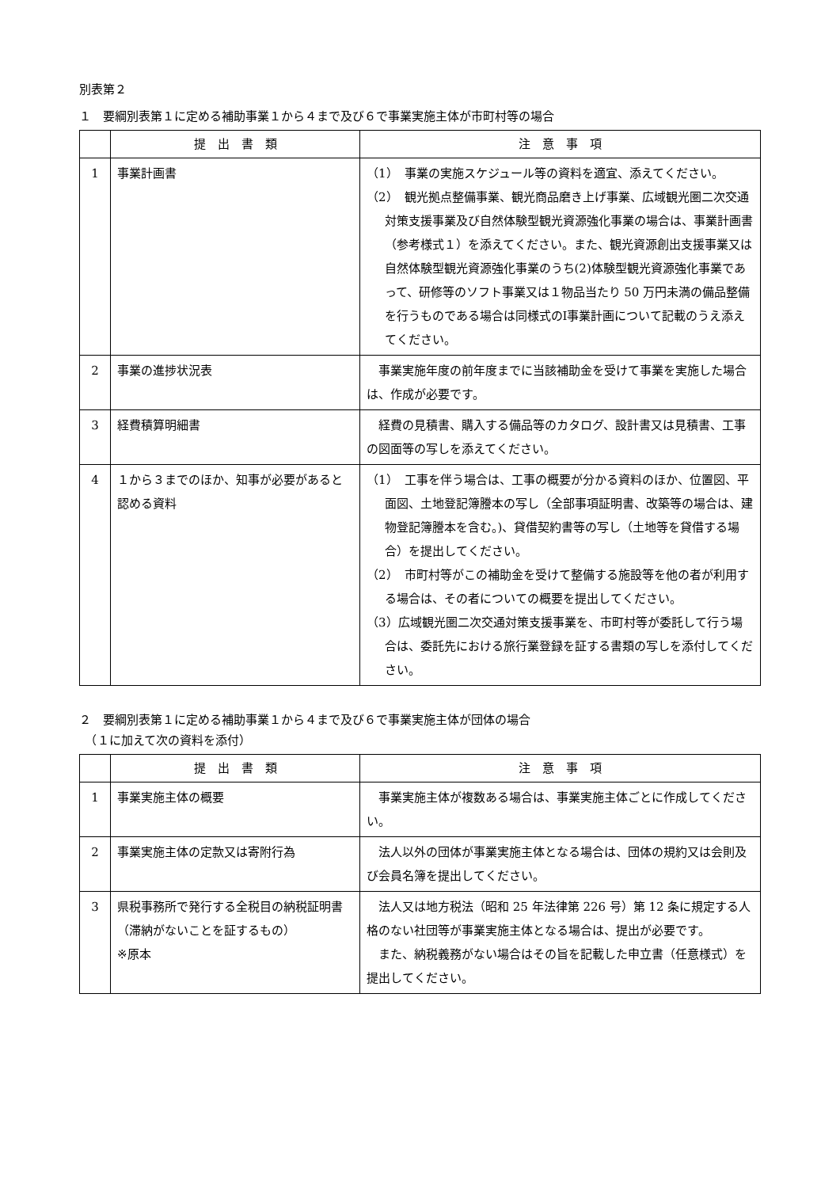別表第２
１　要綱別表第１に定める補助事業１から４まで及び６で事業実施主体が市町村等の場合
| | 提 出 書 類 | 注 意 事 項 |
| --- | --- | --- |
| 1 | 事業計画書 | （1） 事業の実施スケジュール等の資料を適宜、添えてください。 （2） 観光拠点整備事業、観光商品磨き上げ事業、広域観光圏二次交通対策支援事業及び自然体験型観光資源強化事業の場合は、事業計画書（参考様式１）を添えてください。また、観光資源創出支援事業又は自然体験型観光資源強化事業のうち(2)体験型観光資源強化事業であって、研修等のソフト事業又は１物品当たり 50 万円未満の備品整備を行うものである場合は同様式のⅠ事業計画について記載のうえ添えてください。 |
| 2 | 事業の進捗状況表 | 事業実施年度の前年度までに当該補助金を受けて事業を実施した場合は、作成が必要です。 |
| 3 | 経費積算明細書 | 経費の見積書、購入する備品等のカタログ、設計書又は見積書、工事の図面等の写しを添えてください。 |
| 4 | １から３までのほか、知事が必要があると認める資料 | （1） 工事を伴う場合は、工事の概要が分かる資料のほか、位置図、平面図、土地登記簿謄本の写し（全部事項証明書、改築等の場合は、建物登記簿謄本を含む。)、貸借契約書等の写し（土地等を貸借する場合）を提出してください。 （2） 市町村等がこの補助金を受けて整備する施設等を他の者が利用する場合は、その者についての概要を提出してください。 （3）広域観光圏二次交通対策支援事業を、市町村等が委託して行う場合は、委託先における旅行業登録を証する書類の写しを添付してください。 |
２　要綱別表第１に定める補助事業１から４まで及び６で事業実施主体が団体の場合
　（１に加えて次の資料を添付）
| | 提 出 書 類 | 注 意 事 項 |
| --- | --- | --- |
| 1 | 事業実施主体の概要 | 事業実施主体が複数ある場合は、事業実施主体ごとに作成してください。 |
| 2 | 事業実施主体の定款又は寄附行為 | 法人以外の団体が事業実施主体となる場合は、団体の規約又は会則及び会員名簿を提出してください。 |
| 3 | 県税事務所で発行する全税目の納税証明書 （滞納がないことを証するもの） ※原本 | 法人又は地方税法（昭和 25 年法律第 226 号）第 12 条に規定する人格のない社団等が事業実施主体となる場合は、提出が必要です。 また、納税義務がない場合はその旨を記載した申立書（任意様式）を提出してください。 |